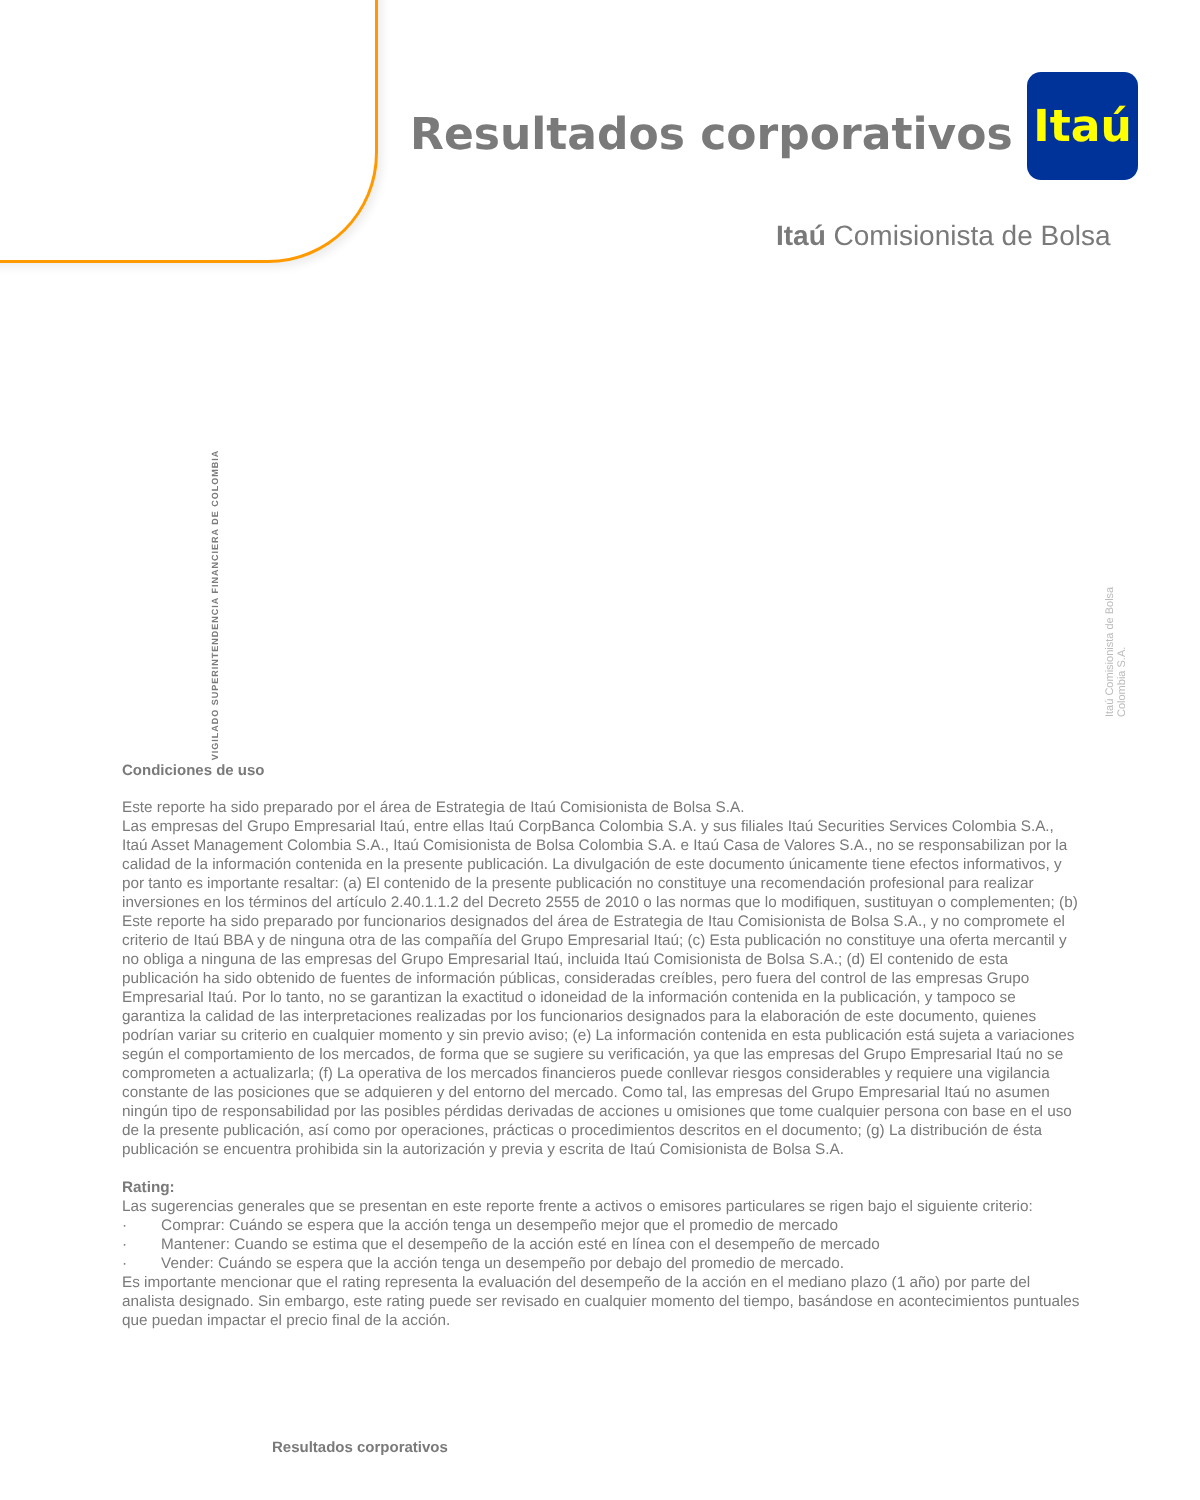Resultados corporativos
Itaú
Itaú Comisionista de Bolsa
VIGILADO SUPERINTENDENCIA FINANCIERA DE COLOMBIA
Itaú Comisionista de Bolsa Colombia S.A.
Condiciones de uso
Este reporte ha sido preparado por el área de Estrategia de Itaú Comisionista de Bolsa S.A.
Las empresas del Grupo Empresarial Itaú, entre ellas Itaú CorpBanca Colombia S.A. y sus filiales Itaú Securities Services Colombia S.A., Itaú Asset Management Colombia S.A., Itaú Comisionista de Bolsa Colombia S.A. e Itaú Casa de Valores S.A., no se responsabilizan por la calidad de la información contenida en la presente publicación. La divulgación de este documento únicamente tiene efectos informativos, y por tanto es importante resaltar: (a) El contenido de la presente publicación no constituye una recomendación profesional para realizar inversiones en los términos del artículo 2.40.1.1.2 del Decreto 2555 de 2010 o las normas que lo modifiquen, sustituyan o complementen; (b) Este reporte ha sido preparado por funcionarios designados del área de Estrategia de Itau Comisionista de Bolsa S.A., y no compromete el criterio de Itaú BBA y de ninguna otra de las compañía del Grupo Empresarial Itaú; (c) Esta publicación no constituye una oferta mercantil y no obliga a ninguna de las empresas del Grupo Empresarial Itaú, incluida Itaú Comisionista de Bolsa S.A.; (d) El contenido de esta publicación ha sido obtenido de fuentes de información públicas, consideradas creíbles, pero fuera del control de las empresas Grupo Empresarial Itaú. Por lo tanto, no se garantizan la exactitud o idoneidad de la información contenida en la publicación, y tampoco se garantiza la calidad de las interpretaciones realizadas por los funcionarios designados para la elaboración de este documento, quienes podrían variar su criterio en cualquier momento y sin previo aviso; (e) La información contenida en esta publicación está sujeta a variaciones según el comportamiento de los mercados, de forma que se sugiere su verificación, ya que las empresas del Grupo Empresarial Itaú no se comprometen a actualizarla; (f) La operativa de los mercados financieros puede conllevar riesgos considerables y requiere una vigilancia constante de las posiciones que se adquieren y del entorno del mercado. Como tal, las empresas del Grupo Empresarial Itaú no asumen ningún tipo de responsabilidad por las posibles pérdidas derivadas de acciones u omisiones que tome cualquier persona con base en el uso de la presente publicación, así como por operaciones, prácticas o procedimientos descritos en el documento; (g) La distribución de ésta publicación se encuentra prohibida sin la autorización y previa y escrita de Itaú Comisionista de Bolsa S.A.
Rating:
Las sugerencias generales que se presentan en este reporte frente a activos o emisores particulares se rigen bajo el siguiente criterio:
· Comprar: Cuándo se espera que la acción tenga un desempeño mejor que el promedio de mercado
· Mantener: Cuando se estima que el desempeño de la acción esté en línea con el desempeño de mercado
· Vender: Cuándo se espera que la acción tenga un desempeño por debajo del promedio de mercado.
Es importante mencionar que el rating representa la evaluación del desempeño de la acción en el mediano plazo (1 año) por parte del analista designado. Sin embargo, este rating puede ser revisado en cualquier momento del tiempo, basándose en acontecimientos puntuales que puedan impactar el precio final de la acción.
Resultados corporativos